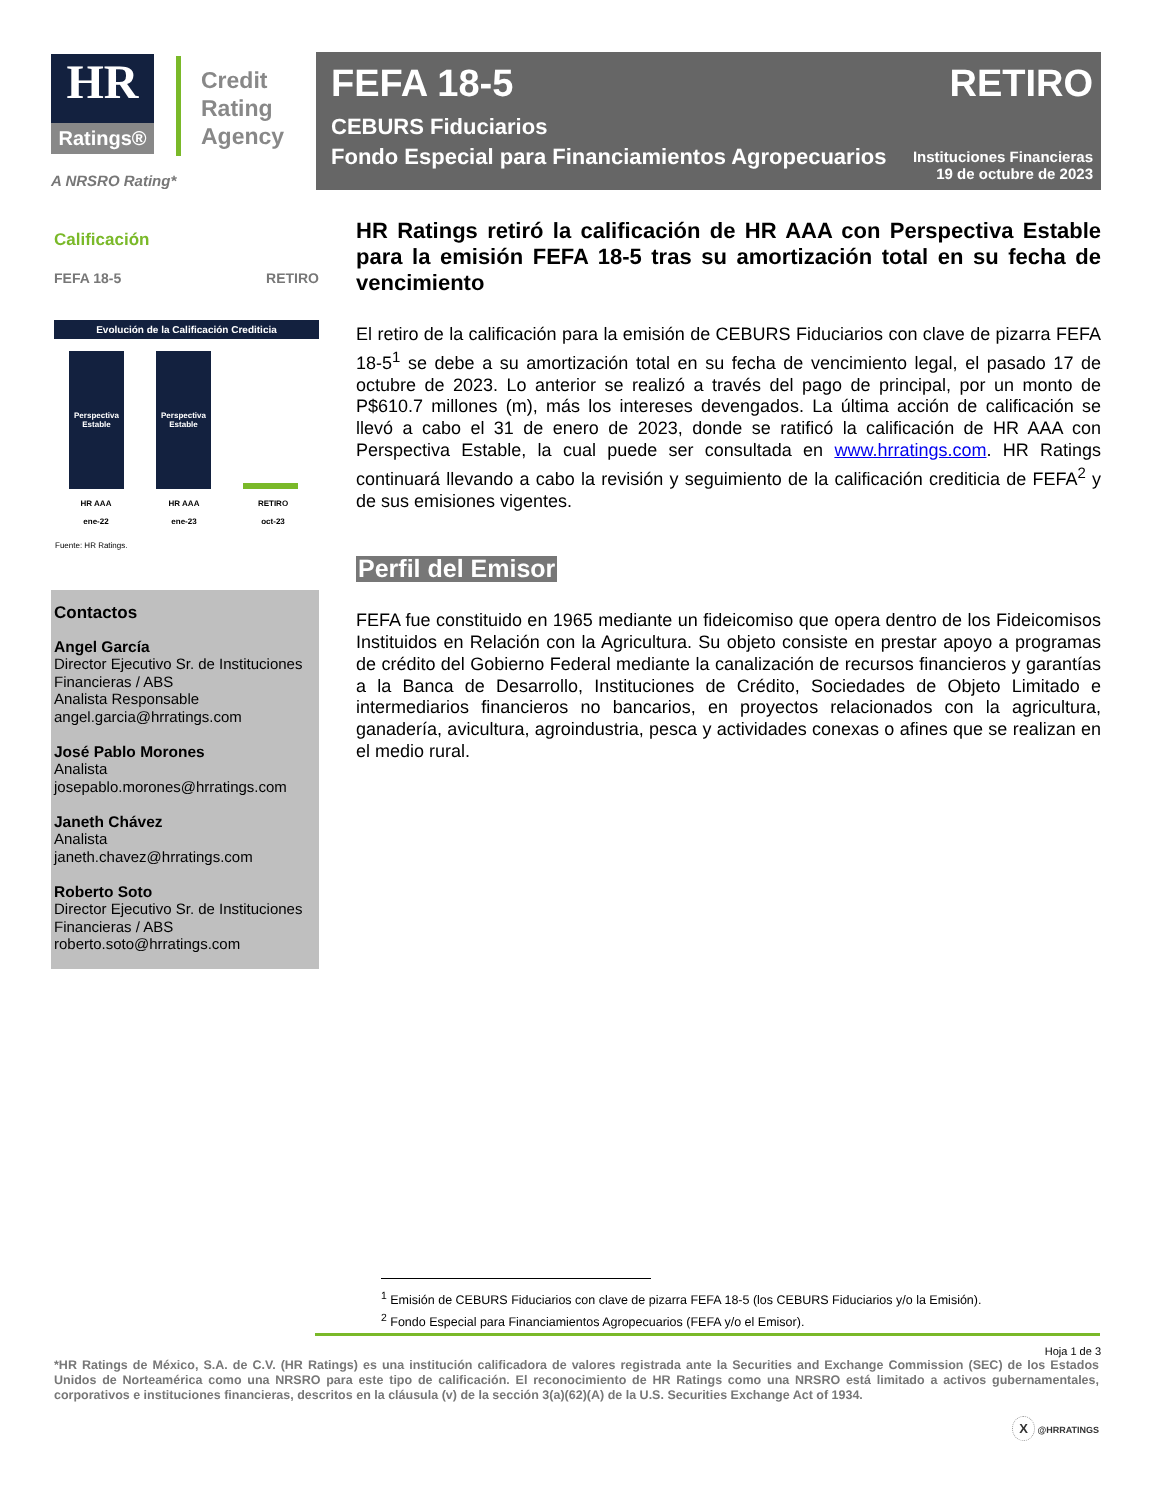HR
Ratings®
Credit
Rating
Agency
A NRSRO Rating*
FEFA 18-5 RETIRO
CEBURS Fiduciarios
Fondo Especial para Financiamientos Agropecuarios
Instituciones Financieras
19 de octubre de 2023
Calificación
FEFA 18-5 RETIRO
Evolución de la Calificación Crediticia
Perspectiva Estable
Perspectiva Estable
HR AAA
ene-22 HR AAA
ene-23 RETIRO
oct-23
Fuente: HR Ratings.
Contactos
Angel García
Director Ejecutivo Sr. de Instituciones Financieras / ABS
Analista Responsable
angel.garcia@hrratings.com
José Pablo Morones
Analista
josepablo.morones@hrratings.com
Janeth Chávez
Analista
janeth.chavez@hrratings.com
Roberto Soto
Director Ejecutivo Sr. de Instituciones Financieras / ABS
roberto.soto@hrratings.com
HR Ratings retiró la calificación de HR AAA con Perspectiva Estable para la emisión FEFA 18-5 tras su amortización total en su fecha de vencimiento
El retiro de la calificación para la emisión de CEBURS Fiduciarios con clave de pizarra FEFA 18-5<sup>1</sup> se debe a su amortización total en su fecha de vencimiento legal, el pasado 17 de octubre de 2023. Lo anterior se realizó a través del pago de principal, por un monto de P$610.7 millones (m), más los intereses devengados. La última acción de calificación se llevó a cabo el 31 de enero de 2023, donde se ratificó la calificación de HR AAA con Perspectiva Estable, la cual puede ser consultada en www.hrratings.com. HR Ratings continuará llevando a cabo la revisión y seguimiento de la calificación crediticia de FEFA<sup>2</sup> y de sus emisiones vigentes.
Perfil del Emisor
FEFA fue constituido en 1965 mediante un fideicomiso que opera dentro de los Fideicomisos Instituidos en Relación con la Agricultura. Su objeto consiste en prestar apoyo a programas de crédito del Gobierno Federal mediante la canalización de recursos financieros y garantías a la Banca de Desarrollo, Instituciones de Crédito, Sociedades de Objeto Limitado e intermediarios financieros no bancarios, en proyectos relacionados con la agricultura, ganadería, avicultura, agroindustria, pesca y actividades conexas o afines que se realizan en el medio rural.
<sup>1</sup> Emisión de CEBURS Fiduciarios con clave de pizarra FEFA 18-5 (los CEBURS Fiduciarios y/o la Emisión).
<sup>2</sup> Fondo Especial para Financiamientos Agropecuarios (FEFA y/o el Emisor).
Hoja 1 de 3
*HR Ratings de México, S.A. de C.V. (HR Ratings) es una institución calificadora de valores registrada ante la Securities and Exchange Commission (SEC) de los Estados Unidos de Norteamérica como una NRSRO para este tipo de calificación. El reconocimiento de HR Ratings como una NRSRO está limitado a activos gubernamentales, corporativos e instituciones financieras, descritos en la cláusula (v) de la sección 3(a)(62)(A) de la U.S. Securities Exchange Act of 1934.
X @HRRATINGS